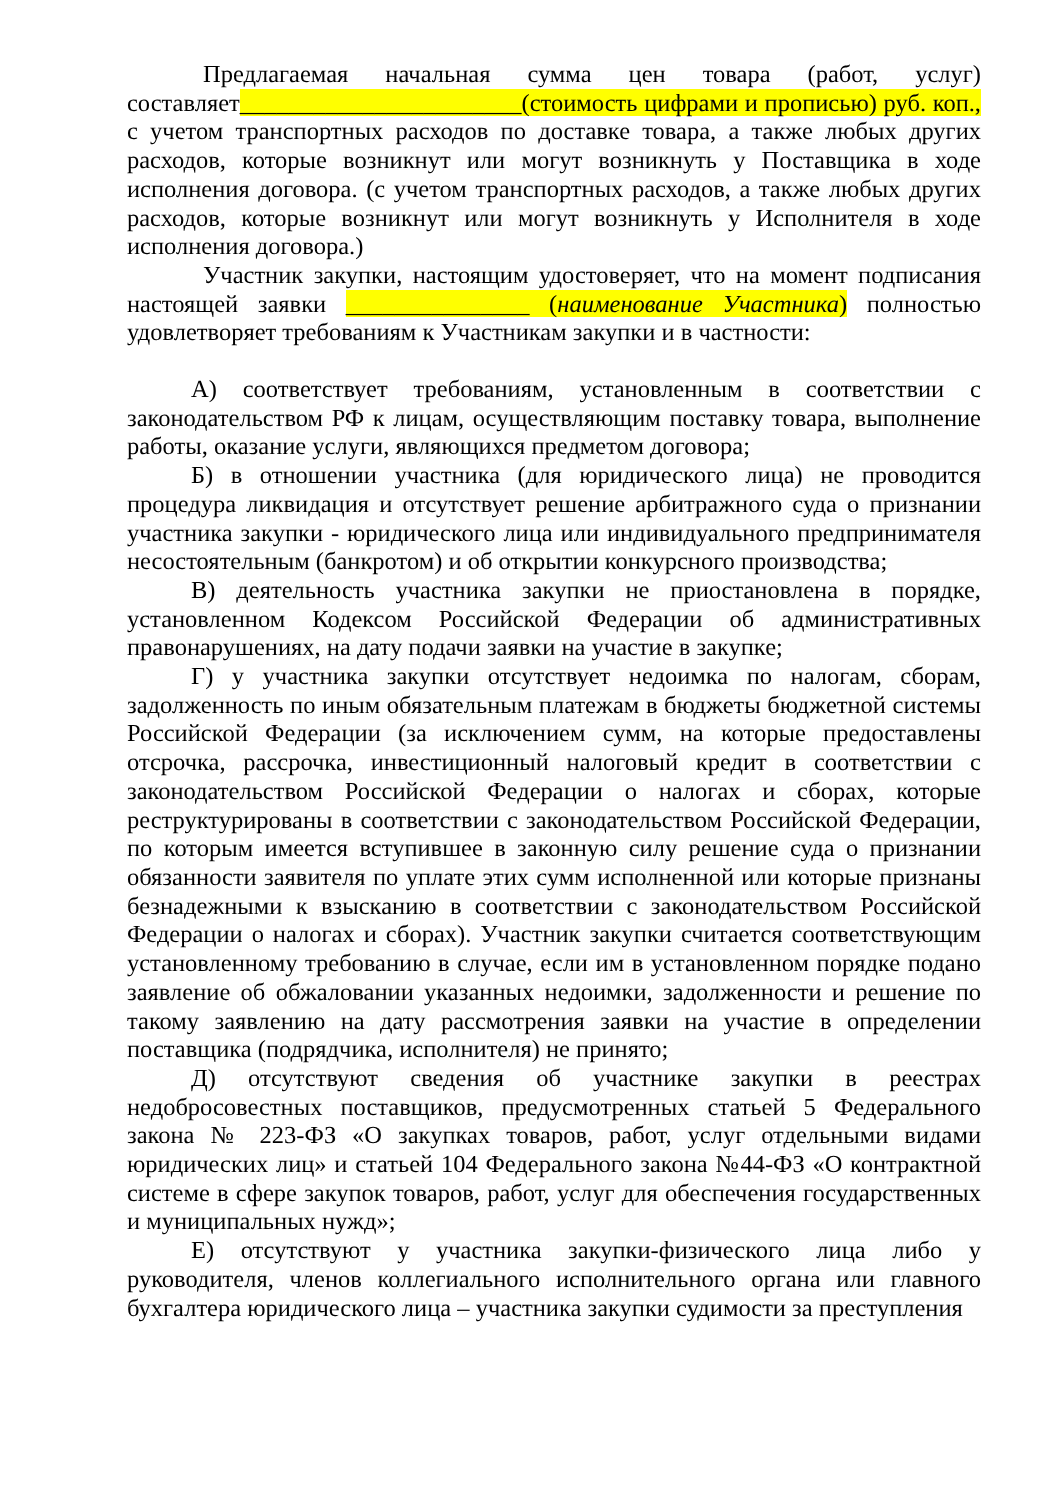Предлагаемая начальная сумма цен товара (работ, услуг) составляет_______________________(стоимость цифрами и прописью) руб. коп., с учетом транспортных расходов по доставке товара, а также любых других расходов, которые возникнут или могут возникнуть у Поставщика в ходе исполнения договора. (с учетом транспортных расходов, а также любых других расходов, которые возникнут или могут возникнуть у Исполнителя в ходе исполнения договора.)
Участник закупки, настоящим удостоверяет, что на момент подписания настоящей заявки _______________ (наименование Участника) полностью удовлетворяет требованиям к Участникам закупки и в частности:
А) соответствует требованиям, установленным в соответствии с законодательством РФ к лицам, осуществляющим поставку товара, выполнение работы, оказание услуги, являющихся предметом договора;
Б) в отношении участника (для юридического лица) не проводится процедура ликвидация и отсутствует решение арбитражного суда о признании участника закупки - юридического лица или индивидуального предпринимателя несостоятельным (банкротом) и об открытии конкурсного производства;
В) деятельность участника закупки не приостановлена в порядке, установленном Кодексом Российской Федерации об административных правонарушениях, на дату подачи заявки на участие в закупке;
Г) у участника закупки отсутствует недоимка по налогам, сборам, задолженность по иным обязательным платежам в бюджеты бюджетной системы Российской Федерации (за исключением сумм, на которые предоставлены отсрочка, рассрочка, инвестиционный налоговый кредит в соответствии с законодательством Российской Федерации о налогах и сборах, которые реструктурированы в соответствии с законодательством Российской Федерации, по которым имеется вступившее в законную силу решение суда о признании обязанности заявителя по уплате этих сумм исполненной или которые признаны безнадежными к взысканию в соответствии с законодательством Российской Федерации о налогах и сборах). Участник закупки считается соответствующим установленному требованию в случае, если им в установленном порядке подано заявление об обжаловании указанных недоимки, задолженности и решение по такому заявлению на дату рассмотрения заявки на участие в определении поставщика (подрядчика, исполнителя) не принято;
Д) отсутствуют сведения об участнике закупки в реестрах недобросовестных поставщиков, предусмотренных статьей 5 Федерального закона № 223-ФЗ «О закупках товаров, работ, услуг отдельными видами юридических лиц» и статьей 104 Федерального закона №44-ФЗ «О контрактной системе в сфере закупок товаров, работ, услуг для обеспечения государственных и муниципальных нужд»;
Е) отсутствуют у участника закупки-физического лица либо у руководителя, членов коллегиального исполнительного органа или главного бухгалтера юридического лица – участника закупки судимости за преступления